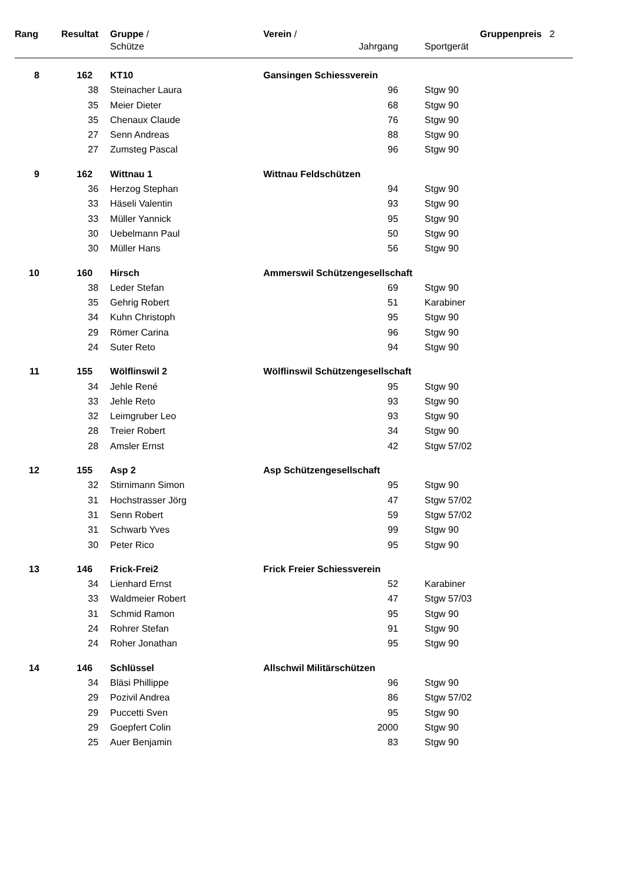| Rang | Resultat | Gruppe / | Verein / | | | Gruppenpreis 2 |
| --- | --- | --- | --- | --- | --- | --- |
| | | Schütze | | Jahrgang | Sportgerät | |
| 8 | 162 | KT10 | Gansingen Schiessverein | | | |
| | 38 | Steinacher Laura | | 96 | Stgw 90 | |
| | 35 | Meier Dieter | | 68 | Stgw 90 | |
| | 35 | Chenaux Claude | | 76 | Stgw 90 | |
| | 27 | Senn Andreas | | 88 | Stgw 90 | |
| | 27 | Zumsteg Pascal | | 96 | Stgw 90 | |
| 9 | 162 | Wittnau 1 | Wittnau Feldschützen | | | |
| | 36 | Herzog Stephan | | 94 | Stgw 90 | |
| | 33 | Häseli Valentin | | 93 | Stgw 90 | |
| | 33 | Müller Yannick | | 95 | Stgw 90 | |
| | 30 | Uebelmann Paul | | 50 | Stgw 90 | |
| | 30 | Müller Hans | | 56 | Stgw 90 | |
| 10 | 160 | Hirsch | Ammerswil Schützengesellschaft | | | |
| | 38 | Leder Stefan | | 69 | Stgw 90 | |
| | 35 | Gehrig Robert | | 51 | Karabiner | |
| | 34 | Kuhn Christoph | | 95 | Stgw 90 | |
| | 29 | Römer Carina | | 96 | Stgw 90 | |
| | 24 | Suter Reto | | 94 | Stgw 90 | |
| 11 | 155 | Wölflinswil 2 | Wölflinswil Schützengesellschaft | | | |
| | 34 | Jehle René | | 95 | Stgw 90 | |
| | 33 | Jehle Reto | | 93 | Stgw 90 | |
| | 32 | Leimgruber Leo | | 93 | Stgw 90 | |
| | 28 | Treier Robert | | 34 | Stgw 90 | |
| | 28 | Amsler Ernst | | 42 | Stgw 57/02 | |
| 12 | 155 | Asp 2 | Asp Schützengesellschaft | | | |
| | 32 | Stirnimann Simon | | 95 | Stgw 90 | |
| | 31 | Hochstrasser Jörg | | 47 | Stgw 57/02 | |
| | 31 | Senn Robert | | 59 | Stgw 57/02 | |
| | 31 | Schwarb Yves | | 99 | Stgw 90 | |
| | 30 | Peter Rico | | 95 | Stgw 90 | |
| 13 | 146 | Frick-Frei2 | Frick Freier Schiessverein | | | |
| | 34 | Lienhard Ernst | | 52 | Karabiner | |
| | 33 | Waldmeier Robert | | 47 | Stgw 57/03 | |
| | 31 | Schmid Ramon | | 95 | Stgw 90 | |
| | 24 | Rohrer Stefan | | 91 | Stgw 90 | |
| | 24 | Roher Jonathan | | 95 | Stgw 90 | |
| 14 | 146 | Schlüssel | Allschwil Militärschützen | | | |
| | 34 | Bläsi Phillippe | | 96 | Stgw 90 | |
| | 29 | Pozivil Andrea | | 86 | Stgw 57/02 | |
| | 29 | Puccetti Sven | | 95 | Stgw 90 | |
| | 29 | Goepfert Colin | | 2000 | Stgw 90 | |
| | 25 | Auer Benjamin | | 83 | Stgw 90 | |